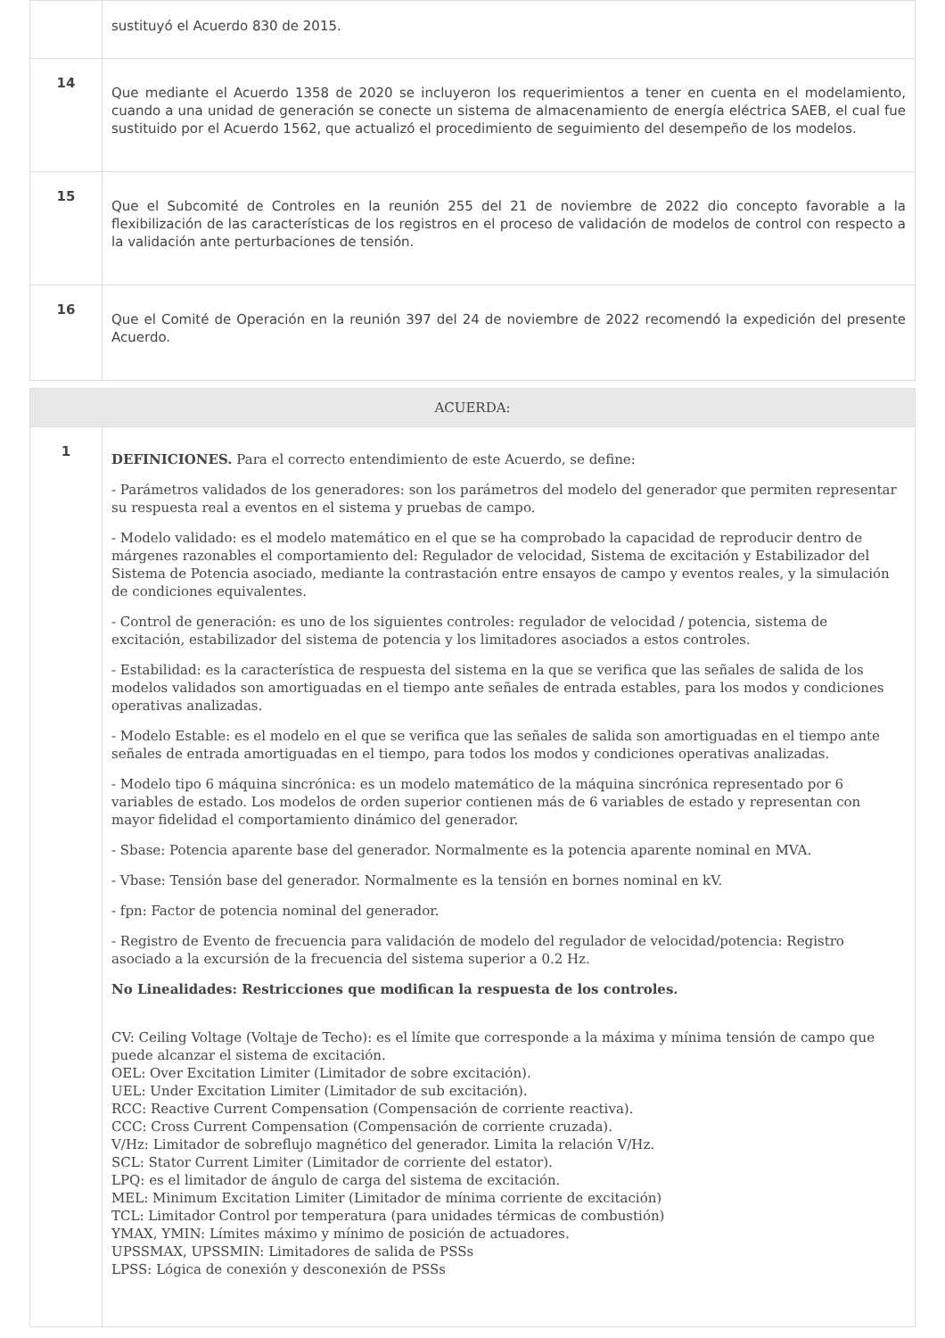| | sustituyó el Acuerdo 830 de 2015. |
| 14 | Que mediante el Acuerdo 1358 de 2020 se incluyeron los requerimientos a tener en cuenta en el modelamiento, cuando a una unidad de generación se conecte un sistema de almacenamiento de energía eléctrica SAEB, el cual fue sustituido por el Acuerdo 1562, que actualizó el procedimiento de seguimiento del desempeño de los modelos. |
| 15 | Que el Subcomité de Controles en la reunión 255 del 21 de noviembre de 2022 dio concepto favorable a la flexibilización de las características de los registros en el proceso de validación de modelos de control con respecto a la validación ante perturbaciones de tensión. |
| 16 | Que el Comité de Operación en la reunión 397 del 24 de noviembre de 2022 recomendó la expedición del presente Acuerdo. |
| ACUERDA: | |
| 1 | DEFINICIONES. Para el correcto entendimiento de este Acuerdo, se define: - Parámetros validados de los generadores: son los parámetros del modelo del generador que permiten representar su respuesta real a eventos en el sistema y pruebas de campo. - Modelo validado: es el modelo matemático en el que se ha comprobado la capacidad de reproducir dentro de márgenes razonables el comportamiento del: Regulador de velocidad, Sistema de excitación y Estabilizador del Sistema de Potencia asociado, mediante la contrastación entre ensayos de campo y eventos reales, y la simulación de condiciones equivalentes. - Control de generación: es uno de los siguientes controles: regulador de velocidad / potencia, sistema de excitación, estabilizador del sistema de potencia y los limitadores asociados a estos controles. - Estabilidad: es la característica de respuesta del sistema en la que se verifica que las señales de salida de los modelos validados son amortiguadas en el tiempo ante señales de entrada estables, para los modos y condiciones operativas analizadas. - Modelo Estable: es el modelo en el que se verifica que las señales de salida son amortiguadas en el tiempo ante señales de entrada amortiguadas en el tiempo, para todos los modos y condiciones operativas analizadas. - Modelo tipo 6 máquina sincrónica: es un modelo matemático de la máquina sincrónica representado por 6 variables de estado. Los modelos de orden superior contienen más de 6 variables de estado y representan con mayor fidelidad el comportamiento dinámico del generador. - Sbase: Potencia aparente base del generador. Normalmente es la potencia aparente nominal en MVA. - Vbase: Tensión base del generador. Normalmente es la tensión en bornes nominal en kV. - fpn: Factor de potencia nominal del generador. - Registro de Evento de frecuencia para validación de modelo del regulador de velocidad/potencia: Registro asociado a la excursión de la frecuencia del sistema superior a 0.2 Hz. No Linealidades: Restricciones que modifican la respuesta de los controles. CV: Ceiling Voltage (Voltaje de Techo): es el límite que corresponde a la máxima y mínima tensión de campo que puede alcanzar el sistema de excitación. OEL: Over Excitation Limiter (Limitador de sobre excitación). UEL: Under Excitation Limiter (Limitador de sub excitación). RCC: Reactive Current Compensation (Compensación de corriente reactiva). CCC: Cross Current Compensation (Compensación de corriente cruzada). V/Hz: Limitador de sobreflujo magnético del generador. Limita la relación V/Hz. SCL: Stator Current Limiter (Limitador de corriente del estator). LPQ: es el limitador de ángulo de carga del sistema de excitación. MEL: Minimum Excitation Limiter (Limitador de mínima corriente de excitación) TCL: Limitador Control por temperatura (para unidades térmicas de combustión) YMAX, YMIN: Límites máximo y mínimo de posición de actuadores. UPSSMAX, UPSSMIN: Limitadores de salida de PSSs LPSS: Lógica de conexión y desconexión de PSSs |